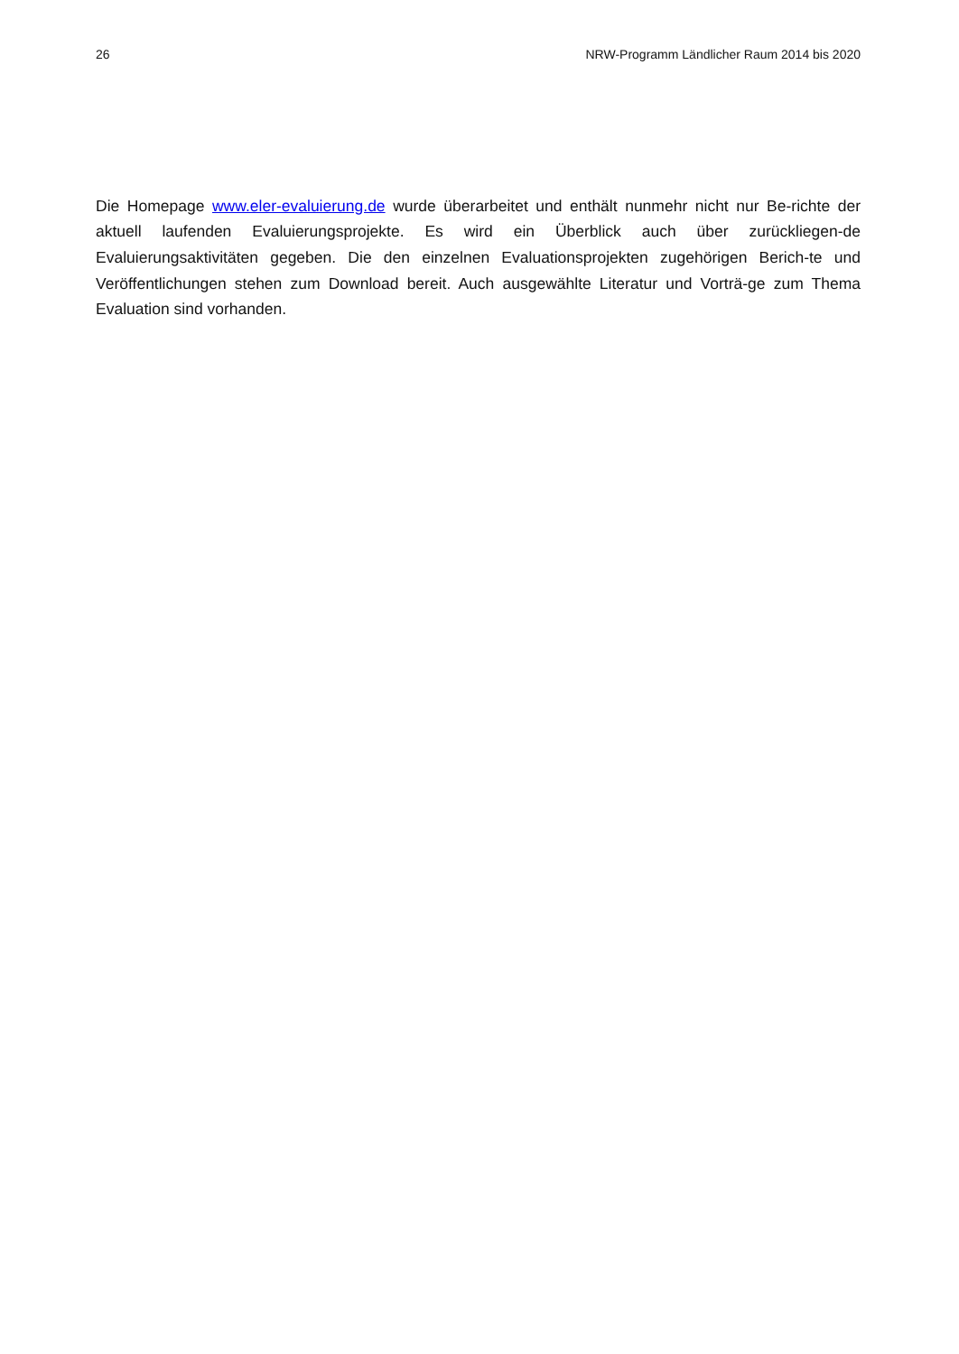26 NRW-Programm Ländlicher Raum 2014 bis 2020
Die Homepage www.eler-evaluierung.de wurde überarbeitet und enthält nunmehr nicht nur Be-richte der aktuell laufenden Evaluierungsprojekte. Es wird ein Überblick auch über zurückliegen-de Evaluierungsaktivitäten gegeben. Die den einzelnen Evaluationsprojekten zugehörigen Berich-te und Veröffentlichungen stehen zum Download bereit. Auch ausgewählte Literatur und Vorträ-ge zum Thema Evaluation sind vorhanden.